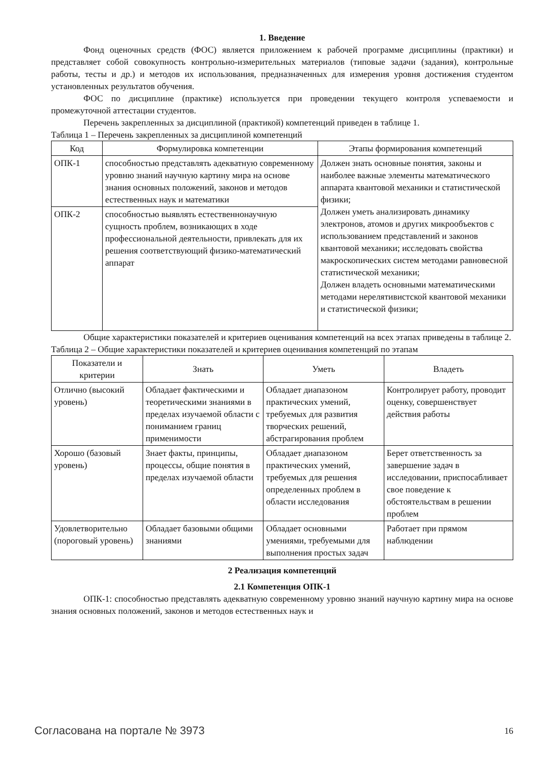1. Введение
Фонд оценочных средств (ФОС) является приложением к рабочей программе дисциплины (практики) и представляет собой совокупность контрольно-измерительных материалов (типовые задачи (задания), контрольные работы, тесты и др.) и методов их использования, предназначенных для измерения уровня достижения студентом установленных результатов обучения.
ФОС по дисциплине (практике) используется при проведении текущего контроля успеваемости и промежуточной аттестации студентов.
Перечень закрепленных за дисциплиной (практикой) компетенций приведен в таблице 1.
Таблица 1 – Перечень закрепленных за дисциплиной компетенций
| Код | Формулировка компетенции | Этапы формирования компетенций |
| --- | --- | --- |
| ОПК-1 | способностью представлять адекватную современному уровню знаний научную картину мира на основе знания основных положений, законов и методов естественных наук и математики | Должен знать основные понятия, законы и наиболее важные элементы математического аппарата квантовой механики и статистической физики; Должен уметь анализировать динамику электронов, атомов и других микрообъектов с использованием представлений и законов квантовой механики; исследовать свойства макроскопических систем методами равновесной статистической механики; Должен владеть основными математическими методами нерелятивистской квантовой механики и статистической физики; |
| ОПК-2 | способностью выявлять естественнонаучную сущность проблем, возникающих в ходе профессиональной деятельности, привлекать для их решения соответствующий физико-математический аппарат | |
Общие характеристики показателей и критериев оценивания компетенций на всех этапах приведены в таблице 2.
Таблица 2 – Общие характеристики показателей и критериев оценивания компетенций по этапам
| Показатели и критерии | Знать | Уметь | Владеть |
| --- | --- | --- | --- |
| Отлично (высокий уровень) | Обладает фактическими и теоретическими знаниями в пределах изучаемой области с пониманием границ применимости | Обладает диапазоном практических умений, требуемых для развития творческих решений, абстрагирования проблем | Контролирует работу, проводит оценку, совершенствует действия работы |
| Хорошо (базовый уровень) | Знает факты, принципы, процессы, общие понятия в пределах изучаемой области | Обладает диапазоном практических умений, требуемых для решения определенных проблем в области исследования | Берет ответственность за завершение задач в исследовании, приспосабливает свое поведение к обстоятельствам в решении проблем |
| Удовлетворительно (пороговый уровень) | Обладает базовыми общими знаниями | Обладает основными умениями, требуемыми для выполнения простых задач | Работает при прямом наблюдении |
2 Реализация компетенций
2.1 Компетенция ОПК-1
ОПК-1: способностью представлять адекватную современному уровню знаний научную картину мира на основе знания основных положений, законов и методов естественных наук и
Согласована на портале № 3973 16